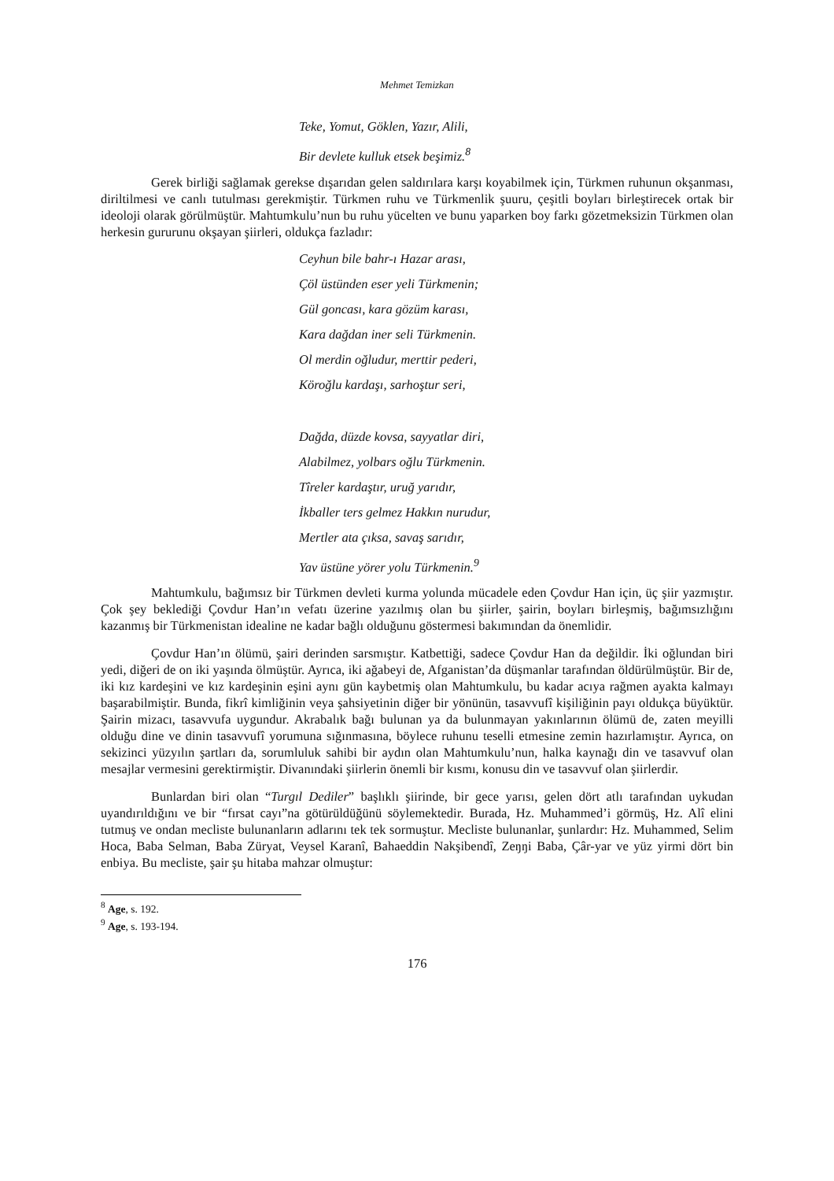Mehmet Temizkan
Teke, Yomut, Göklen, Yazır, Alili,
Bir devlete kulluk etsek beşimiz.<sup>8</sup>
Gerek birliği sağlamak gerekse dışarıdan gelen saldırılara karşı koyabilmek için, Türkmen ruhunun okşanması, diriltilmesi ve canlı tutulması gerekmiştir. Türkmen ruhu ve Türkmenlik şuuru, çeşitli boyları birleştirecek ortak bir ideoloji olarak görülmüştür. Mahtumkulu’nun bu ruhu yücelten ve bunu yaparken boy farkı gözetmeksizin Türkmen olan herkesin gururunu okşayan şiirleri, oldukça fazladır:
Ceyhun bile bahr-ı Hazar arası,
Çöl üstünden eser yeli Türkmenin;
Gül goncası, kara gözüm karası,
Kara dağdan iner seli Türkmenin.
Ol merdin oğludur, merttir pederi,
Köroğlu kardaşı, sarhoştur seri,
Dağda, düzde kovsa, sayyatlar diri,
Alabilmez, yolbars oğlu Türkmenin.
Tîreler kardaştır, uruğ yarıdır,
İkballer ters gelmez Hakkın nurudur,
Mertler ata çıksa, savaş sarıdır,
Yav üstüne yörer yolu Türkmenin.<sup>9</sup>
Mahtumkulu, bağımsız bir Türkmen devleti kurma yolunda mücadele eden Çovdur Han için, üç şiir yazmıştır. Çok şey beklediği Çovdur Han’ın vefatı üzerine yazılmış olan bu şiirler, şairin, boyları birleşmiş, bağımsızlığını kazanmış bir Türkmenistan idealine ne kadar bağlı olduğunu göstermesi bakımından da önemlidir.
Çovdur Han’ın ölümü, şairi derinden sarsmıştır. Katbettiği, sadece Çovdur Han da değildir. İki oğlundan biri yedi, diğeri de on iki yaşında ölmüştür. Ayrıca, iki ağabeyi de, Afganistan’da düşmanlar tarafından öldürülmüştür. Bir de, iki kız kardeşini ve kız kardeşinin eşini aynı gün kaybetmiş olan Mahtumkulu, bu kadar acıya rağmen ayakta kalmayı başarabilmiştir. Bunda, fikrî kimliğinin veya şahsiyetinin diğer bir yönünün, tasavvufî kişiliğinin payı oldukça büyüktür. Şairin mizacı, tasavvufa uygundur. Akrabalık bağı bulunan ya da bulunmayan yakınlarının ölümü de, zaten meyilli olduğu dine ve dinin tasavvufî yorumuna sığınmasına, böylece ruhunu teselli etmesine zemin hazırlamıştır. Ayrıca, on sekizinci yüzyılın şartları da, sorumluluk sahibi bir aydın olan Mahtumkulu’nun, halka kaynağı din ve tasavvuf olan mesajlar vermesini gerektirmiştir. Divanındaki şiirlerin önemli bir kısmı, konusu din ve tasavvuf olan şiirlerdir.
Bunlardan biri olan “Turgıl Dediler” başlıklı şiirinde, bir gece yarısı, gelen dört atlı tarafından uykudan uyandırıldığını ve bir “fırsat cayı”na götürüldüğünü söylemektedir. Burada, Hz. Muhammed’i görmüş, Hz. Alî elini tutmuş ve ondan mecliste bulunanların adlarını tek tek sormuştur. Mecliste bulunanlar, şunlardır: Hz. Muhammed, Selim Hoca, Baba Selman, Baba Züryat, Veysel Karanî, Bahaeddin Nakşibendî, Zeŋŋi Baba, Çâr-yar ve yüz yirmi dört bin enbiya. Bu mecliste, şair şu hitaba mahzar olmuştur:
<sup>8</sup> Age, s. 192.
<sup>9</sup> Age, s. 193-194.
176